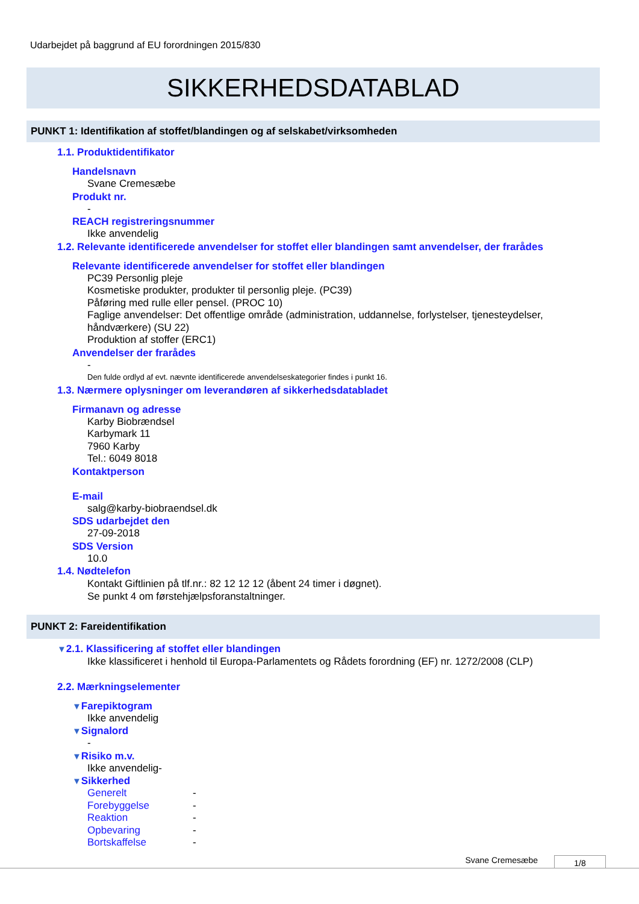Udarbejdet på baggrund af EU forordningen 2015/830
SIKKERHEDSDATABLAD
PUNKT 1: Identifikation af stoffet/blandingen og af selskabet/virksomheden
1.1. Produktidentifikator
Handelsnavn
Svane Cremesæbe
Produkt nr.
-
REACH registreringsnummer
Ikke anvendelig
1.2. Relevante identificerede anvendelser for stoffet eller blandingen samt anvendelser, der frarådes
Relevante identificerede anvendelser for stoffet eller blandingen
PC39 Personlig pleje
Kosmetiske produkter, produkter til personlig pleje. (PC39)
Påføring med rulle eller pensel. (PROC 10)
Faglige anvendelser: Det offentlige område (administration, uddannelse, forlystelser, tjenesteydelser, håndværkere) (SU 22)
Produktion af stoffer (ERC1)
Anvendelser der frarådes
-
Den fulde ordlyd af evt. nævnte identificerede anvendelseskategorier findes i punkt 16.
1.3. Nærmere oplysninger om leverandøren af sikkerhedsdatabladet
Firmanavn og adresse
Karby Biobrændsel
Karbymark 11
7960 Karby
Tel.: 6049 8018
Kontaktperson
E-mail
salg@karby-biobraendsel.dk
SDS udarbejdet den
27-09-2018
SDS Version
10.0
1.4. Nødtelefon
Kontakt Giftlinien på tlf.nr.: 82 12 12 12 (åbent 24 timer i døgnet).
Se punkt 4 om førstehjælpsforanstaltninger.
PUNKT 2: Fareidentifikation
▼2.1. Klassificering af stoffet eller blandingen
Ikke klassificeret i henhold til Europa-Parlamentets og Rådets forordning (EF) nr. 1272/2008 (CLP)
2.2. Mærkningselementer
▼Farepiktogram
Ikke anvendelig
▼Signalord
-
▼Risiko m.v.
Ikke anvendelig-
▼Sikkerhed
Generelt -
Forebyggelse -
Reaktion -
Opbevaring -
Bortskaffelse -
Svane Cremesæbe 1/8